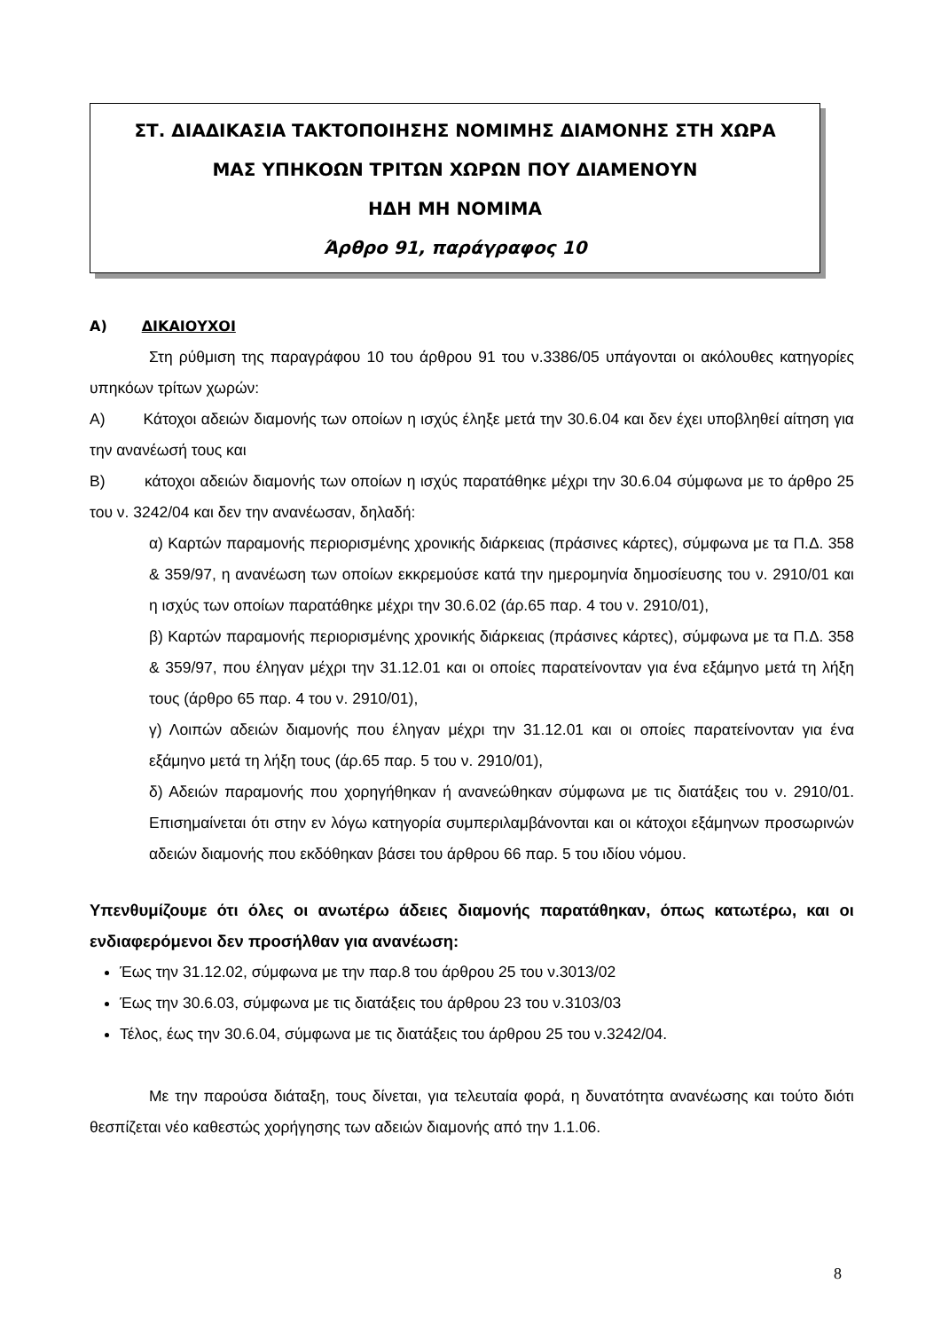ΣΤ. ΔΙΑΔΙΚΑΣΙΑ ΤΑΚΤΟΠΟΙΗΣΗΣ ΝΟΜΙΜΗΣ ΔΙΑΜΟΝΗΣ ΣΤΗ ΧΩΡΑ
ΜΑΣ ΥΠΗΚΟΩΝ ΤΡΙΤΩΝ ΧΩΡΩΝ ΠΟΥ ΔΙΑΜΕΝΟΥΝ
ΗΔΗ ΜΗ ΝΟΜΙΜΑ
Άρθρο 91, παράγραφος 10
Α) ΔΙΚΑΙΟΥΧΟΙ
Στη ρύθμιση της παραγράφου 10 του άρθρου 91 του ν.3386/05 υπάγονται οι ακόλουθες κατηγορίες υπηκόων τρίτων χωρών:
Α) Κάτοχοι αδειών διαμονής των οποίων η ισχύς έληξε μετά την 30.6.04 και δεν έχει υποβληθεί αίτηση για την ανανέωσή τους και
Β) κάτοχοι αδειών διαμονής των οποίων η ισχύς παρατάθηκε μέχρι την 30.6.04 σύμφωνα με το άρθρο 25 του ν. 3242/04 και δεν την ανανέωσαν, δηλαδή:
α) Καρτών παραμονής περιορισμένης χρονικής διάρκειας (πράσινες κάρτες), σύμφωνα με τα Π.Δ. 358 & 359/97, η ανανέωση των οποίων εκκρεμούσε κατά την ημερομηνία δημοσίευσης του ν. 2910/01 και η ισχύς των οποίων παρατάθηκε μέχρι την 30.6.02 (άρ.65 παρ. 4 του ν. 2910/01),
β) Καρτών παραμονής περιορισμένης χρονικής διάρκειας (πράσινες κάρτες), σύμφωνα με τα Π.Δ. 358 & 359/97, που έληγαν μέχρι την 31.12.01 και οι οποίες παρατείνονταν για ένα εξάμηνο μετά τη λήξη τους (άρθρο 65 παρ. 4 του ν. 2910/01),
γ) Λοιπών αδειών διαμονής που έληγαν μέχρι την 31.12.01 και οι οποίες παρατείνονταν για ένα εξάμηνο μετά τη λήξη τους (άρ.65 παρ. 5 του ν. 2910/01),
δ) Αδειών παραμονής που χορηγήθηκαν ή ανανεώθηκαν σύμφωνα με τις διατάξεις του ν. 2910/01. Επισημαίνεται ότι στην εν λόγω κατηγορία συμπεριλαμβάνονται και οι κάτοχοι εξάμηνων προσωρινών αδειών διαμονής που εκδόθηκαν βάσει του άρθρου 66 παρ. 5 του ιδίου νόμου.
Υπενθυμίζουμε ότι όλες οι ανωτέρω άδειες διαμονής παρατάθηκαν, όπως κατωτέρω, και οι ενδιαφερόμενοι δεν προσήλθαν για ανανέωση:
Έως την 31.12.02, σύμφωνα με την παρ.8 του άρθρου 25 του ν.3013/02
Έως την 30.6.03, σύμφωνα με τις διατάξεις του άρθρου 23 του ν.3103/03
Τέλος, έως την 30.6.04, σύμφωνα με τις διατάξεις του άρθρου 25 του ν.3242/04.
Με την παρούσα διάταξη, τους δίνεται, για τελευταία φορά, η δυνατότητα ανανέωσης και τούτο διότι θεσπίζεται νέο καθεστώς χορήγησης των αδειών διαμονής από την 1.1.06.
8